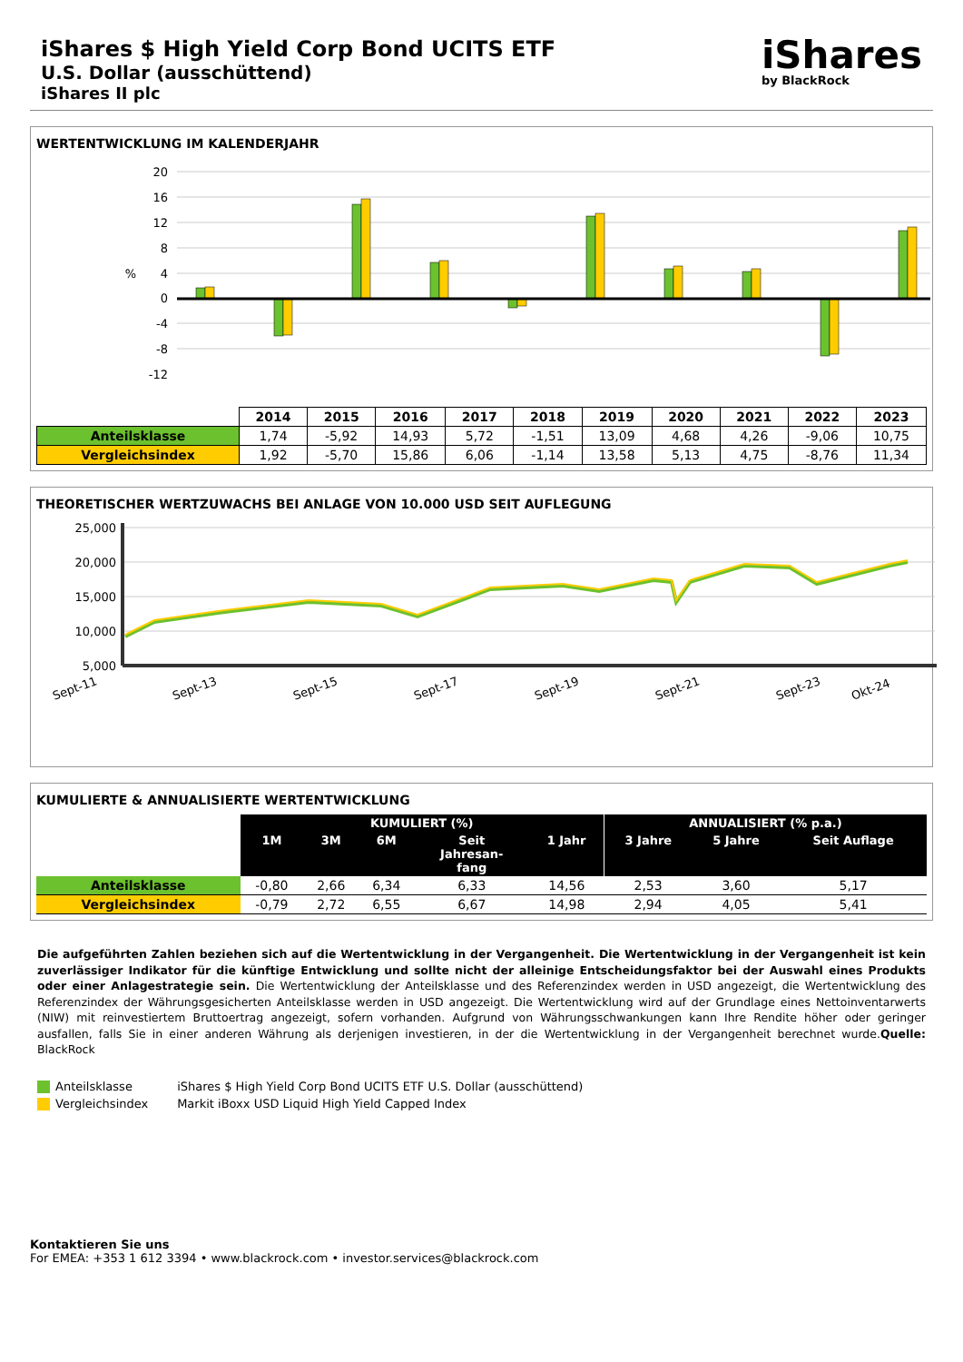iShares $ High Yield Corp Bond UCITS ETF
U.S. Dollar (ausschüttend)
iShares II plc
iShares
by BlackRock
WERTENTWICKLUNG IM KALENDERJAHR
20
16
12
8
4
0
-4
-8
-12
%
| | 2014 | 2015 | 2016 | 2017 | 2018 | 2019 | 2020 | 2021 | 2022 | 2023 |
| --- | --- | --- | --- | --- | --- | --- | --- | --- | --- | --- |
| Anteilsklasse | 1,74 | -5,92 | 14,93 | 5,72 | -1,51 | 13,09 | 4,68 | 4,26 | -9,06 | 10,75 |
| Vergleichsindex | 1,92 | -5,70 | 15,86 | 6,06 | -1,14 | 13,58 | 5,13 | 4,75 | -8,76 | 11,34 |
THEORETISCHER WERTZUWACHS BEI ANLAGE VON 10.000 USD SEIT AUFLEGUNG
25,000
20,000
15,000
10,000
5,000
Sept-11
Sept-13
Sept-15
Sept-17
Sept-19
Sept-21
Sept-23
Okt-24
KUMULIERTE & ANNUALISIERTE WERTENTWICKLUNG
| | KUMULIERT (%) | | | | | ANNUALISIERT (% p.a.) | | |
| --- | --- | --- | --- | --- | --- | --- | --- | --- |
| | 1M | 3M | 6M | Seit Jahresan- fang | 1 Jahr | 3 Jahre | 5 Jahre | Seit Auflage |
| Anteilsklasse | -0,80 | 2,66 | 6,34 | 6,33 | 14,56 | 2,53 | 3,60 | 5,17 |
| Vergleichsindex | -0,79 | 2,72 | 6,55 | 6,67 | 14,98 | 2,94 | 4,05 | 5,41 |
Die aufgeführten Zahlen beziehen sich auf die Wertentwicklung in der Vergangenheit. Die Wertentwicklung in der Vergangenheit ist kein zuverlässiger Indikator für die künftige Entwicklung und sollte nicht der alleinige Entscheidungsfaktor bei der Auswahl eines Produkts oder einer Anlagestrategie sein. Die Wertentwicklung der Anteilsklasse und des Referenzindex werden in USD angezeigt, die Wertentwicklung des Referenzindex der Währungsgesicherten Anteilsklasse werden in USD angezeigt. Die Wertentwicklung wird auf der Grundlage eines Nettoinventarwerts (NIW) mit reinvestiertem Bruttoertrag angezeigt, sofern vorhanden. Aufgrund von Währungsschwankungen kann Ihre Rendite höher oder geringer ausfallen, falls Sie in einer anderen Währung als derjenigen investieren, in der die Wertentwicklung in der Vergangenheit berechnet wurde.Quelle: BlackRock
Anteilsklasse iShares $ High Yield Corp Bond UCITS ETF U.S. Dollar (ausschüttend)
Vergleichsindex Markit iBoxx USD Liquid High Yield Capped Index
Kontaktieren Sie uns
For EMEA: +353 1 612 3394 • www.blackrock.com • investor.services@blackrock.com